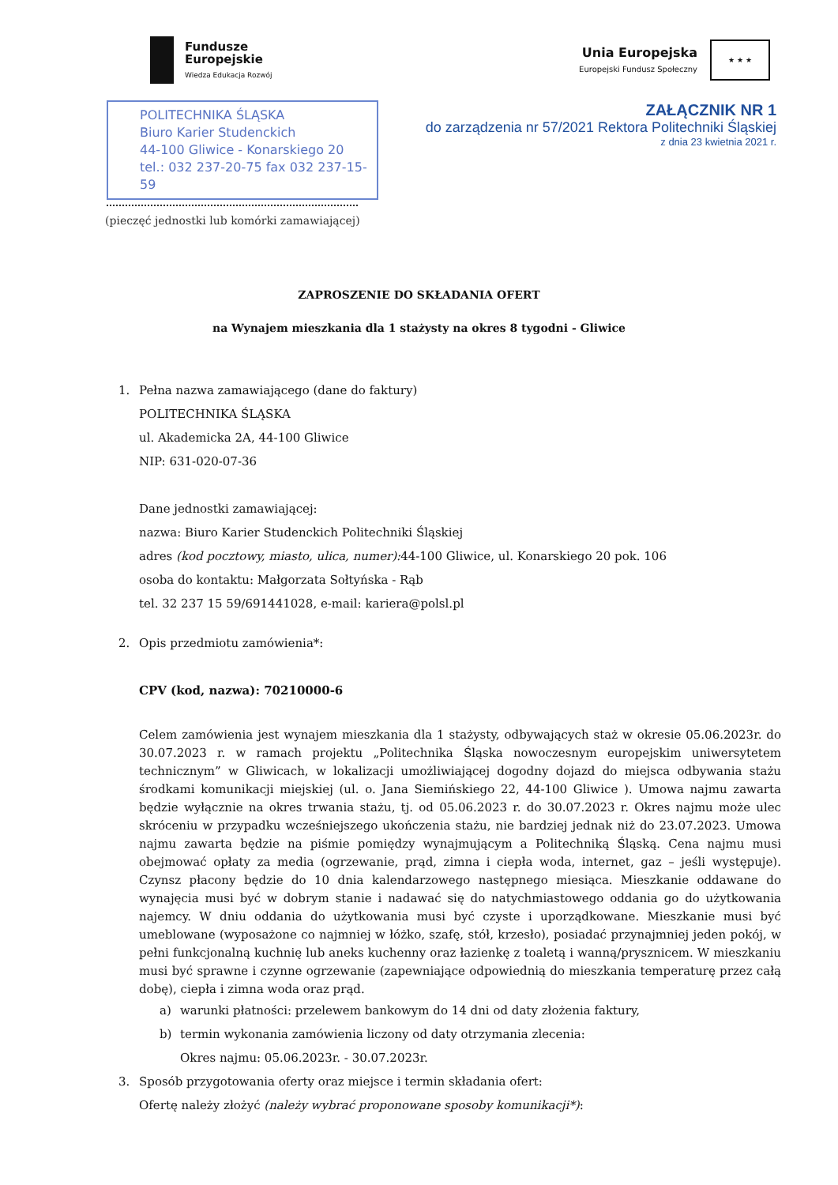Fundusze
Europejskie
Wiedza Edukacja Rozwój
Unia Europejska
Europejski Fundusz Społeczny
★ ★ ★
ZAŁĄCZNIK NR 1
do zarządzenia nr 57/2021 Rektora Politechniki Śląskiej
z dnia 23 kwietnia 2021 r.
POLITECHNIKA ŚLĄSKA
Biuro Karier Studenckich
44-100 Gliwice - Konarskiego 20
tel.: 032 237-20-75 fax 032 237-15-59
(pieczęć jednostki lub komórki zamawiającej)
ZAPROSZENIE DO SKŁADANIA OFERT
na Wynajem mieszkania dla 1 stażysty na okres 8 tygodni - Gliwice
1. Pełna nazwa zamawiającego (dane do faktury)
POLITECHNIKA ŚLĄSKA
ul. Akademicka 2A, 44-100 Gliwice
NIP: 631-020-07-36
Dane jednostki zamawiającej:
nazwa: Biuro Karier Studenckich Politechniki Śląskiej
adres (kod pocztowy, miasto, ulica, numer): 44-100 Gliwice, ul. Konarskiego 20 pok. 106
osoba do kontaktu: Małgorzata Sołtyńska - Rąb
tel. 32 237 15 59/691441028, e-mail: kariera@polsl.pl
2. Opis przedmiotu zamówienia*:
CPV (kod, nazwa): 70210000-6
Celem zamówienia jest wynajem mieszkania dla 1 stażysty, odbywających staż w okresie 05.06.2023r. do 30.07.2023 r. w ramach projektu „Politechnika Śląska nowoczesnym europejskim uniwersytetem technicznym” w Gliwicach, w lokalizacji umożliwiającej dogodny dojazd do miejsca odbywania stażu środkami komunikacji miejskiej (ul. o. Jana Siemińskiego 22, 44-100 Gliwice ). Umowa najmu zawarta będzie wyłącznie na okres trwania stażu, tj. od 05.06.2023 r. do 30.07.2023 r. Okres najmu może ulec skróceniu w przypadku wcześniejszego ukończenia stażu, nie bardziej jednak niż do 23.07.2023. Umowa najmu zawarta będzie na piśmie pomiędzy wynajmującym a Politechniką Śląską. Cena najmu musi obejmować opłaty za media (ogrzewanie, prąd, zimna i ciepła woda, internet, gaz – jeśli występuje). Czynsz płacony będzie do 10 dnia kalendarzowego następnego miesiąca. Mieszkanie oddawane do wynajęcia musi być w dobrym stanie i nadawać się do natychmiastowego oddania go do użytkowania najemcy. W dniu oddania do użytkowania musi być czyste i uporządkowane. Mieszkanie musi być umeblowane (wyposażone co najmniej w łóżko, szafę, stół, krzesło), posiadać przynajmniej jeden pokój, w pełni funkcjonalną kuchnię lub aneks kuchenny oraz łazienkę z toaletą i wanną/prysznicem. W mieszkaniu musi być sprawne i czynne ogrzewanie (zapewniające odpowiednią do mieszkania temperaturę przez całą dobę), ciepła i zimna woda oraz prąd.
a) warunki płatności: przelewem bankowym do 14 dni od daty złożenia faktury,
b) termin wykonania zamówienia liczony od daty otrzymania zlecenia:
Okres najmu: 05.06.2023r. - 30.07.2023r.
3. Sposób przygotowania oferty oraz miejsce i termin składania ofert:
Ofertę należy złożyć (należy wybrać proponowane sposoby komunikacji*):